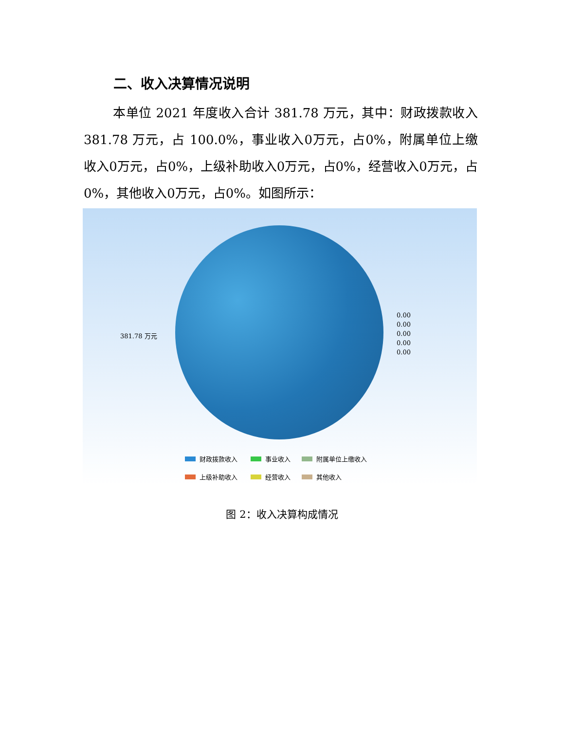二、收入决算情况说明
本单位 2021 年度收入合计 381.78 万元，其中：财政拨款收入 381.78 万元，占 100.0%，事业收入0万元，占0%，附属单位上缴收入0万元，占0%，上级补助收入0万元，占0%，经营收入0万元，占0%，其他收入0万元，占0%。如图所示：
381.78 万元
0.00
0.00
0.00
0.00
0.00
财政拨款收入 事业收入 附属单位上缴收入 上级补助收入 经营收入 其他收入
图 2：收入决算构成情况